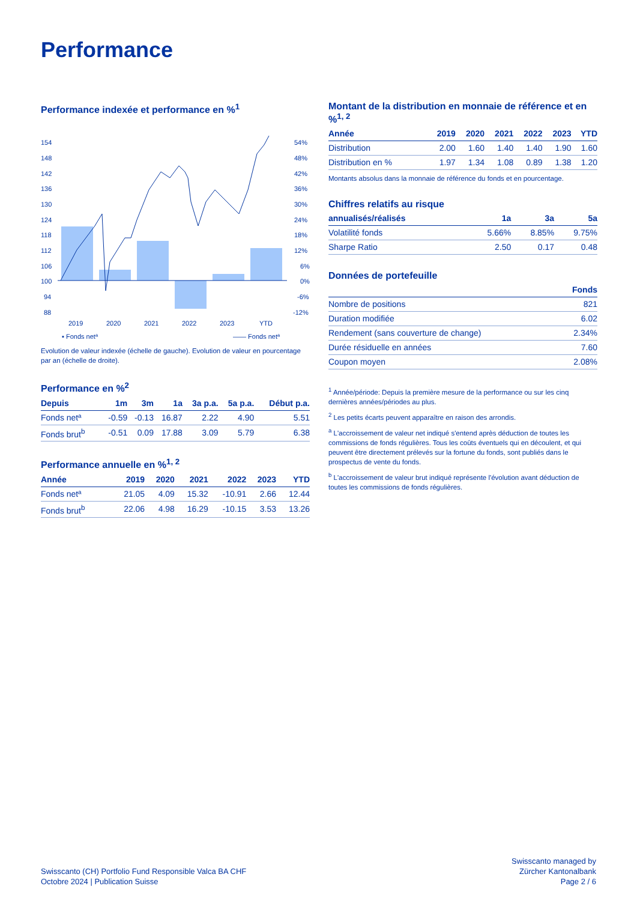Performance
Performance indexée et performance en %<sup>1</sup>
154
148
142
136
130
124
118
112
106
100
94
88
54%
48%
42%
36%
30%
24%
18%
12%
6%
0%
-6%
-12%
2019
2020
2021
2022
2023
YTD
▪ Fonds netª
—— Fonds netª
Evolution de valeur indexée (échelle de gauche). Evolution de valeur en pourcentage par an (échelle de droite).
Performance en %<sup>2</sup>
| Depuis | 1m | 3m | 1a | 3a p.a. | 5a p.a. | Début p.a. |
| --- | --- | --- | --- | --- | --- | --- |
| Fonds netª | -0.59 | -0.13 | 16.87 | 2.22 | 4.90 | 5.51 |
| Fonds brut<sup>b</sup> | -0.51 | 0.09 | 17.88 | 3.09 | 5.79 | 6.38 |
Performance annuelle en %<sup>1, 2</sup>
| Année | 2019 | 2020 | 2021 | 2022 | 2023 | YTD |
| --- | --- | --- | --- | --- | --- | --- |
| Fonds netª | 21.05 | 4.09 | 15.32 | -10.91 | 2.66 | 12.44 |
| Fonds brut<sup>b</sup> | 22.06 | 4.98 | 16.29 | -10.15 | 3.53 | 13.26 |
Montant de la distribution en monnaie de référence et en %<sup>1, 2</sup>
| Année | 2019 | 2020 | 2021 | 2022 | 2023 | YTD |
| --- | --- | --- | --- | --- | --- | --- |
| Distribution | 2.00 | 1.60 | 1.40 | 1.40 | 1.90 | 1.60 |
| Distribution en % | 1.97 | 1.34 | 1.08 | 0.89 | 1.38 | 1.20 |
Montants absolus dans la monnaie de référence du fonds et en pourcentage.
Chiffres relatifs au risque
| annualisés/réalisés | 1a | 3a | 5a |
| --- | --- | --- | --- |
| Volatilité fonds | 5.66% | 8.85% | 9.75% |
| Sharpe Ratio | 2.50 | 0.17 | 0.48 |
Données de portefeuille
| | Fonds |
| --- | --- |
| Nombre de positions | 821 |
| Duration modifiée | 6.02 |
| Rendement (sans couverture de change) | 2.34% |
| Durée résiduelle en années | 7.60 |
| Coupon moyen | 2.08% |
<sup>1</sup> Année/période: Depuis la première mesure de la performance ou sur les cinq dernières années/périodes au plus.
<sup>2</sup> Les petits écarts peuvent apparaître en raison des arrondis.
<sup>a</sup> L'accroissement de valeur net indiqué s'entend après déduction de toutes les commissions de fonds régulières. Tous les coûts éventuels qui en découlent, et qui peuvent être directement prélevés sur la fortune du fonds, sont publiés dans le prospectus de vente du fonds.
<sup>b</sup> L'accroissement de valeur brut indiqué représente l'évolution avant déduction de toutes les commissions de fonds régulières.
Swisscanto (CH) Portfolio Fund Responsible Valca BA CHF
Octobre 2024 | Publication Suisse
Swisscanto managed by
Zürcher Kantonalbank
Page 2 / 6